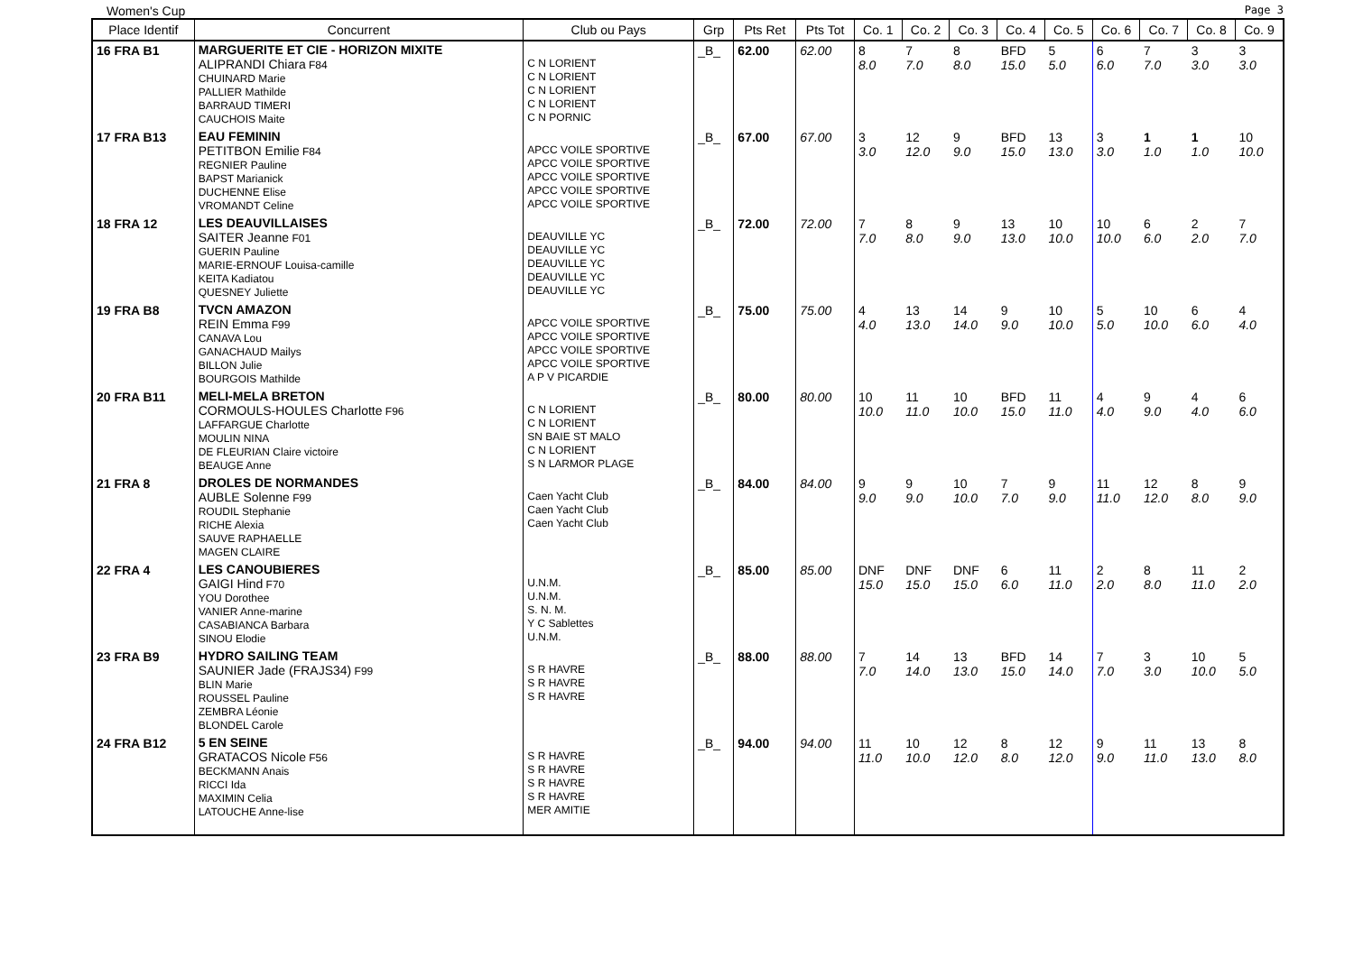Women's Cup Page 3
| Place Identif | Concurrent | Club ou Pays | Grp | Pts Ret | Pts Tot | Co. 1 | Co. 2 | Co. 3 | Co. 4 | Co. 5 | Co. 6 | Co. 7 | Co. 8 | Co. 9 |
| --- | --- | --- | --- | --- | --- | --- | --- | --- | --- | --- | --- | --- | --- | --- |
| 16 FRA B1 | MARGUERITE ET CIE - HORIZON MIXITE ALIPRANDI Chiara F84 CHUINARD Marie PALLIER Mathilde BARRAUD TIMERI CAUCHOIS Maite | C N LORIENT C N LORIENT C N LORIENT C N LORIENT C N PORNIC | _B_ | 62.00 | 62.00 | 8 8.0 | 7 7.0 | 8 8.0 | BFD 15.0 | 5 5.0 | 6 6.0 | 7 7.0 | 3 3.0 | 3 3.0 |
| 17 FRA B13 | EAU FEMININ PETITBON Emilie F84 REGNIER Pauline BAPST Marianick DUCHENNE Elise VROMANDT Celine | APCC VOILE SPORTIVE APCC VOILE SPORTIVE APCC VOILE SPORTIVE APCC VOILE SPORTIVE APCC VOILE SPORTIVE | _B_ | 67.00 | 67.00 | 3 3.0 | 12 12.0 | 9 9.0 | BFD 15.0 | 13 13.0 | 3 3.0 | 1 1.0 | 1 1.0 | 10 10.0 |
| 18 FRA 12 | LES DEAUVILLAISES SAITER Jeanne F01 GUERIN Pauline MARIE-ERNOUF Louisa-camille KEITA Kadiatou QUESNEY Juliette | DEAUVILLE YC DEAUVILLE YC DEAUVILLE YC DEAUVILLE YC DEAUVILLE YC | _B_ | 72.00 | 72.00 | 7 7.0 | 8 8.0 | 9 9.0 | 13 13.0 | 10 10.0 | 10 10.0 | 6 6.0 | 2 2.0 | 7 7.0 |
| 19 FRA B8 | TVCN AMAZON REIN Emma F99 CANAVA Lou GANACHAUD Mailys BILLON Julie BOURGOIS Mathilde | APCC VOILE SPORTIVE APCC VOILE SPORTIVE APCC VOILE SPORTIVE APCC VOILE SPORTIVE A P V PICARDIE | _B_ | 75.00 | 75.00 | 4 4.0 | 13 13.0 | 14 14.0 | 9 9.0 | 10 10.0 | 5 5.0 | 10 10.0 | 6 6.0 | 4 4.0 |
| 20 FRA B11 | MELI-MELA BRETON CORMOULS-HOULES Charlotte F96 LAFFARGUE Charlotte MOULIN NINA DE FLEURIAN Claire victoire BEAUGE Anne | C N LORIENT C N LORIENT SN BAIE ST MALO C N LORIENT S N LARMOR PLAGE | _B_ | 80.00 | 80.00 | 10 10.0 | 11 11.0 | 10 10.0 | BFD 15.0 | 11 11.0 | 4 4.0 | 9 9.0 | 4 4.0 | 6 6.0 |
| 21 FRA 8 | DROLES DE NORMANDES AUBLE Solenne F99 ROUDIL Stephanie RICHE Alexia SAUVE RAPHAELLE MAGEN CLAIRE | Caen Yacht Club Caen Yacht Club Caen Yacht Club | _B_ | 84.00 | 84.00 | 9 9.0 | 9 9.0 | 10 10.0 | 7 7.0 | 9 9.0 | 11 11.0 | 12 12.0 | 8 8.0 | 9 9.0 |
| 22 FRA 4 | LES CANOUBIERES GAIGI Hind F70 YOU Dorothee VANIER Anne-marine CASABIANCA Barbara SINOU Elodie | U.N.M. U.N.M. S. N. M. Y C Sablettes U.N.M. | _B_ | 85.00 | 85.00 | DNF 15.0 | DNF 15.0 | DNF 15.0 | 6 6.0 | 11 11.0 | 2 2.0 | 8 8.0 | 11 11.0 | 2 2.0 |
| 23 FRA B9 | HYDRO SAILING TEAM SAUNIER Jade (FRAJS34) F99 BLIN Marie ROUSSEL Pauline ZEMBRA Léonie BLONDEL Carole | S R HAVRE S R HAVRE S R HAVRE | _B_ | 88.00 | 88.00 | 7 7.0 | 14 14.0 | 13 13.0 | BFD 15.0 | 14 14.0 | 7 7.0 | 3 3.0 | 10 10.0 | 5 5.0 |
| 24 FRA B12 | 5 EN SEINE GRATACOS Nicole F56 BECKMANN Anais RICCI Ida MAXIMIN Celia LATOUCHE Anne-lise | S R HAVRE S R HAVRE S R HAVRE S R HAVRE MER AMITIE | _B_ | 94.00 | 94.00 | 11 11.0 | 10 10.0 | 12 12.0 | 8 8.0 | 12 12.0 | 9 9.0 | 11 11.0 | 13 13.0 | 8 8.0 |